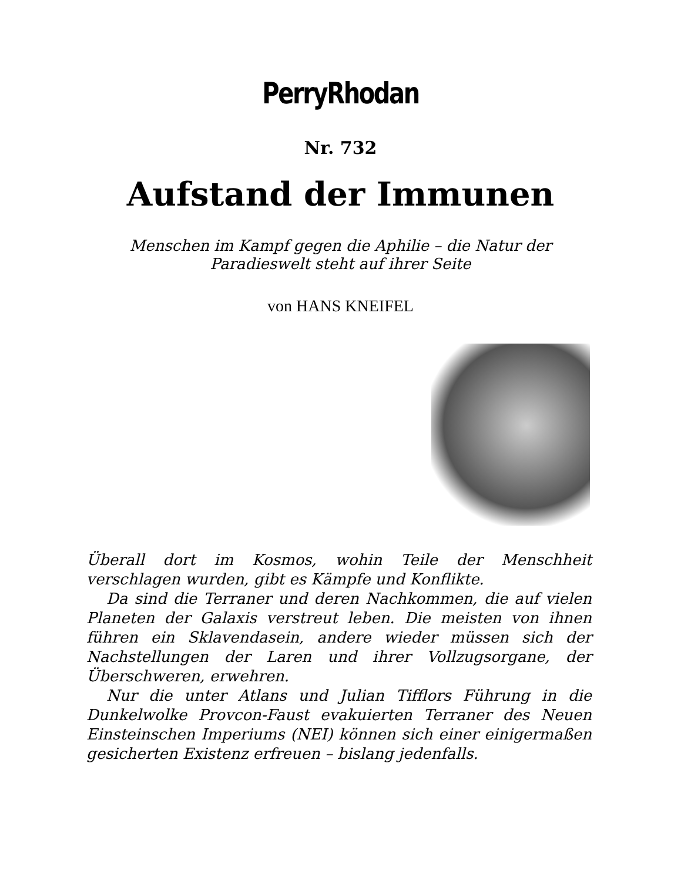PerryRhodan
Nr. 732
Aufstand der Immunen
Menschen im Kampf gegen die Aphilie – die Natur der
Paradieswelt steht auf ihrer Seite
von HANS KNEIFEL
Überall dort im Kosmos, wohin Teile der Menschheit verschlagen wurden, gibt es Kämpfe und Konflikte.
Da sind die Terraner und deren Nachkommen, die auf vielen Planeten der Galaxis verstreut leben. Die meisten von ihnen führen ein Sklavendasein, andere wieder müssen sich der Nachstellungen der Laren und ihrer Vollzugsorgane, der Überschweren, erwehren.
Nur die unter Atlans und Julian Tifflors Führung in die Dunkelwolke Provcon-Faust evakuierten Terraner des Neuen Einsteinschen Imperiums (NEI) können sich einer einigermaßen gesicherten Existenz erfreuen – bislang jedenfalls.